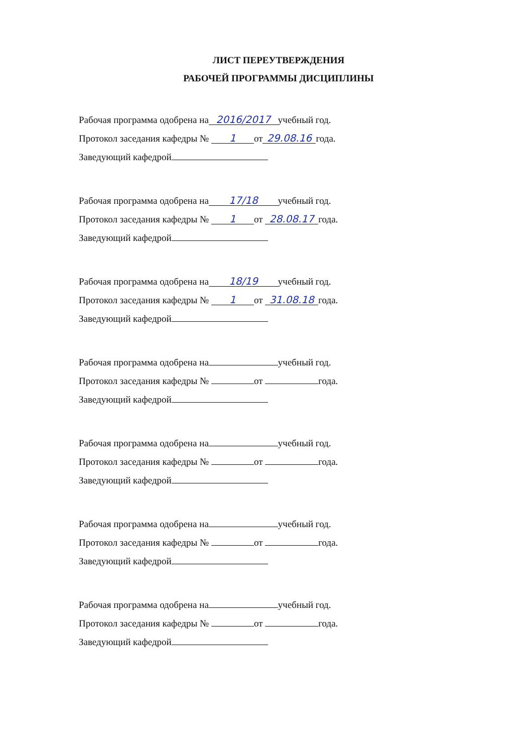ЛИСТ ПЕРЕУТВЕРЖДЕНИЯ
РАБОЧЕЙ ПРОГРАММЫ ДИСЦИПЛИНЫ
Рабочая программа одобрена на 2016/2017 учебный год.
Протокол заседания кафедры № 1 от 29.08.16 года.
Заведующий кафедрой
Рабочая программа одобрена на 17/18 учебный год.
Протокол заседания кафедры № 1 от 28.08.17 года.
Заведующий кафедрой
Рабочая программа одобрена на 18/19 учебный год.
Протокол заседания кафедры № 1 от 31.08.18 года.
Заведующий кафедрой
Рабочая программа одобрена на учебный год.
Протокол заседания кафедры № от года.
Заведующий кафедрой
Рабочая программа одобрена на учебный год.
Протокол заседания кафедры № от года.
Заведующий кафедрой
Рабочая программа одобрена на учебный год.
Протокол заседания кафедры № от года.
Заведующий кафедрой
Рабочая программа одобрена на учебный год.
Протокол заседания кафедры № от года.
Заведующий кафедрой